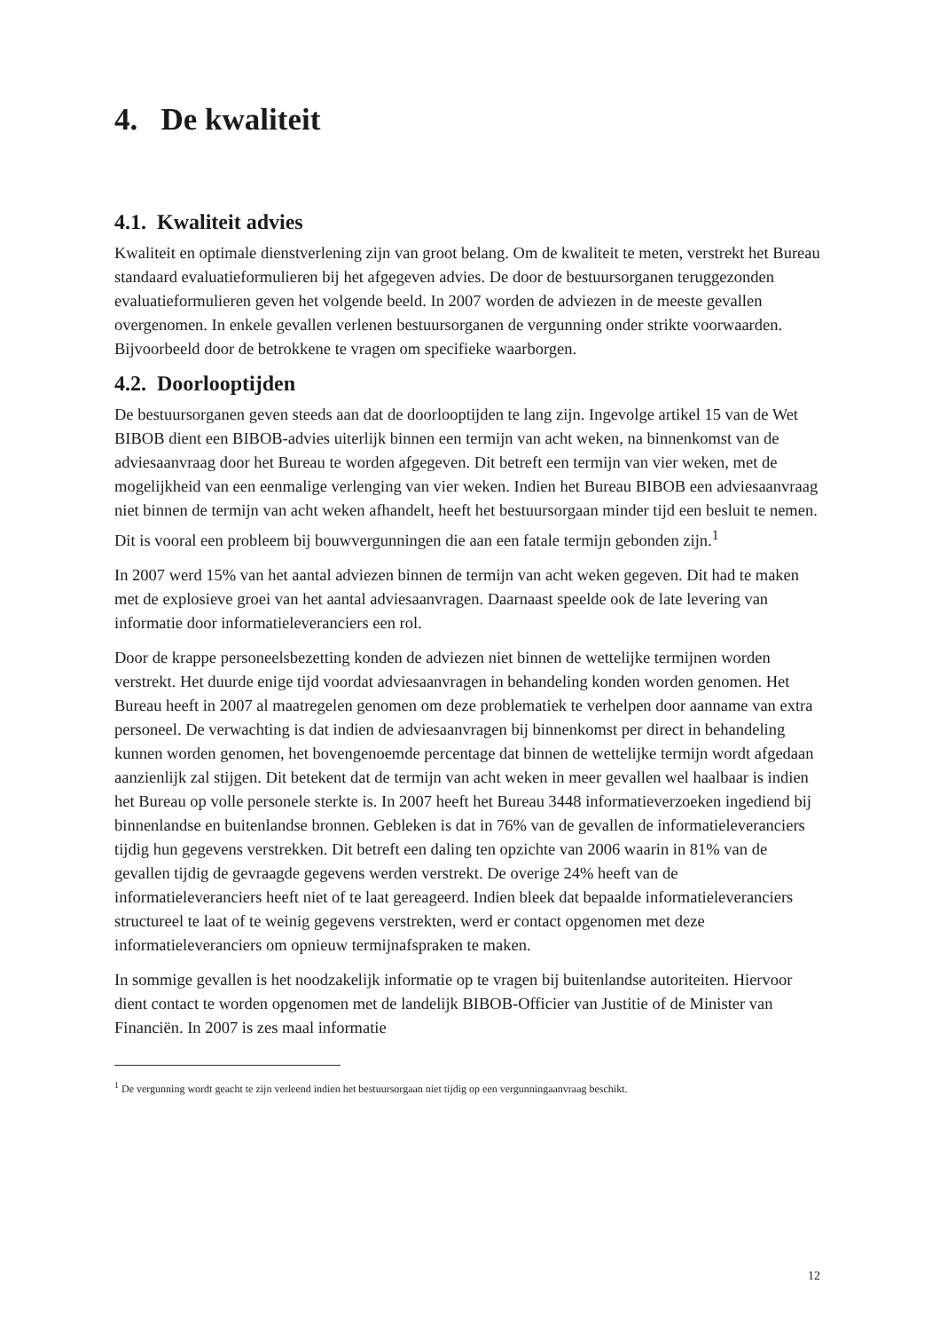4. De kwaliteit
4.1. Kwaliteit advies
Kwaliteit en optimale dienstverlening zijn van groot belang. Om de kwaliteit te meten, verstrekt het Bureau standaard evaluatieformulieren bij het afgegeven advies. De door de bestuursorganen teruggezonden evaluatieformulieren geven het volgende beeld. In 2007 worden de adviezen in de meeste gevallen overgenomen. In enkele gevallen verlenen bestuursorganen de vergunning onder strikte voorwaarden. Bijvoorbeeld door de betrokkene te vragen om specifieke waarborgen.
4.2. Doorlooptijden
De bestuursorganen geven steeds aan dat de doorlooptijden te lang zijn. Ingevolge artikel 15 van de Wet BIBOB dient een BIBOB-advies uiterlijk binnen een termijn van acht weken, na binnenkomst van de adviesaanvraag door het Bureau te worden afgegeven. Dit betreft een termijn van vier weken, met de mogelijkheid van een eenmalige verlenging van vier weken. Indien het Bureau BIBOB een adviesaanvraag niet binnen de termijn van acht weken afhandelt, heeft het bestuursorgaan minder tijd een besluit te nemen. Dit is vooral een probleem bij bouwvergunningen die aan een fatale termijn gebonden zijn.<sup>1</sup>
In 2007 werd 15% van het aantal adviezen binnen de termijn van acht weken gegeven. Dit had te maken met de explosieve groei van het aantal adviesaanvragen. Daarnaast speelde ook de late levering van informatie door informatieleveranciers een rol.
Door de krappe personeelsbezetting konden de adviezen niet binnen de wettelijke termijnen worden verstrekt. Het duurde enige tijd voordat adviesaanvragen in behandeling konden worden genomen. Het Bureau heeft in 2007 al maatregelen genomen om deze problematiek te verhelpen door aanname van extra personeel. De verwachting is dat indien de adviesaanvragen bij binnenkomst per direct in behandeling kunnen worden genomen, het bovengenoemde percentage dat binnen de wettelijke termijn wordt afgedaan aanzienlijk zal stijgen. Dit betekent dat de termijn van acht weken in meer gevallen wel haalbaar is indien het Bureau op volle personele sterkte is. In 2007 heeft het Bureau 3448 informatieverzoeken ingediend bij binnenlandse en buitenlandse bronnen. Gebleken is dat in 76% van de gevallen de informatieleveranciers tijdig hun gegevens verstrekken. Dit betreft een daling ten opzichte van 2006 waarin in 81% van de gevallen tijdig de gevraagde gegevens werden verstrekt. De overige 24% heeft van de informatieleveranciers heeft niet of te laat gereageerd. Indien bleek dat bepaalde informatieleveranciers structureel te laat of te weinig gegevens verstrekten, werd er contact opgenomen met deze informatieleveranciers om opnieuw termijnafspraken te maken.
In sommige gevallen is het noodzakelijk informatie op te vragen bij buitenlandse autoriteiten. Hiervoor dient contact te worden opgenomen met de landelijk BIBOB-Officier van Justitie of de Minister van Financiën. In 2007 is zes maal informatie
<sup>1</sup> De vergunning wordt geacht te zijn verleend indien het bestuursorgaan niet tijdig op een vergunningaanvraag beschikt.
12